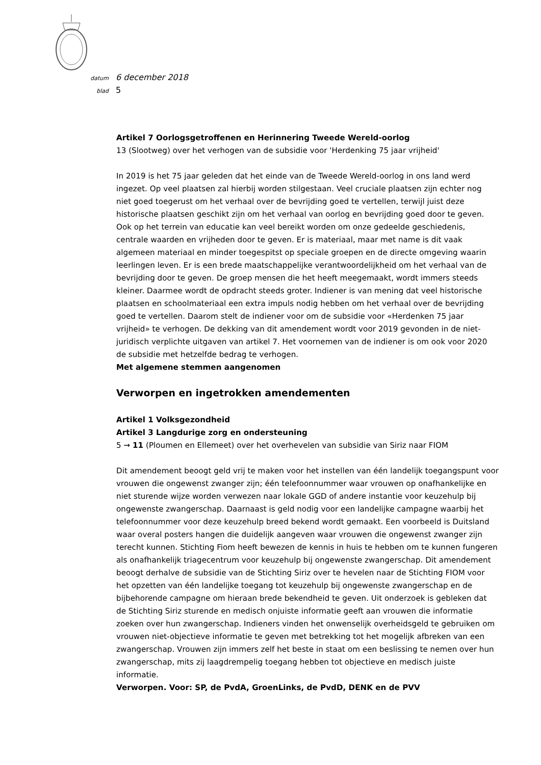datum 6 december 2018
blad 5
Artikel 7 Oorlogsgetroffenen en Herinnering Tweede Wereld-oorlog
13 (Slootweg) over het verhogen van de subsidie voor 'Herdenking 75 jaar vrijheid'
In 2019 is het 75 jaar geleden dat het einde van de Tweede Wereld-oorlog in ons land werd ingezet. Op veel plaatsen zal hierbij worden stilgestaan. Veel cruciale plaatsen zijn echter nog niet goed toegerust om het verhaal over de bevrijding goed te vertellen, terwijl juist deze historische plaatsen geschikt zijn om het verhaal van oorlog en bevrijding goed door te geven. Ook op het terrein van educatie kan veel bereikt worden om onze gedeelde geschiedenis, centrale waarden en vrijheden door te geven. Er is materiaal, maar met name is dit vaak algemeen materiaal en minder toegespitst op speciale groepen en de directe omgeving waarin leerlingen leven. Er is een brede maatschappelijke verantwoordelijkheid om het verhaal van de bevrijding door te geven. De groep mensen die het heeft meegemaakt, wordt immers steeds kleiner. Daarmee wordt de opdracht steeds groter. Indiener is van mening dat veel historische plaatsen en schoolmateriaal een extra impuls nodig hebben om het verhaal over de bevrijding goed te vertellen. Daarom stelt de indiener voor om de subsidie voor «Herdenken 75 jaar vrijheid» te verhogen. De dekking van dit amendement wordt voor 2019 gevonden in de niet-juridisch verplichte uitgaven van artikel 7. Het voornemen van de indiener is om ook voor 2020 de subsidie met hetzelfde bedrag te verhogen.
Met algemene stemmen aangenomen
Verworpen en ingetrokken amendementen
Artikel 1 Volksgezondheid
Artikel 3 Langdurige zorg en ondersteuning
5 → 11 (Ploumen en Ellemeet) over het overhevelen van subsidie van Siriz naar FIOM
Dit amendement beoogt geld vrij te maken voor het instellen van één landelijk toegangspunt voor vrouwen die ongewenst zwanger zijn; één telefoonnummer waar vrouwen op onafhankelijke en niet sturende wijze worden verwezen naar lokale GGD of andere instantie voor keuzehulp bij ongewenste zwangerschap. Daarnaast is geld nodig voor een landelijke campagne waarbij het telefoonnummer voor deze keuzehulp breed bekend wordt gemaakt. Een voorbeeld is Duitsland waar overal posters hangen die duidelijk aangeven waar vrouwen die ongewenst zwanger zijn terecht kunnen. Stichting Fiom heeft bewezen de kennis in huis te hebben om te kunnen fungeren als onafhankelijk triagecentrum voor keuzehulp bij ongewenste zwangerschap. Dit amendement beoogt derhalve de subsidie van de Stichting Siriz over te hevelen naar de Stichting FIOM voor het opzetten van één landelijke toegang tot keuzehulp bij ongewenste zwangerschap en de bijbehorende campagne om hieraan brede bekendheid te geven. Uit onderzoek is gebleken dat de Stichting Siriz sturende en medisch onjuiste informatie geeft aan vrouwen die informatie zoeken over hun zwangerschap. Indieners vinden het onwenselijk overheidsgeld te gebruiken om vrouwen niet-objectieve informatie te geven met betrekking tot het mogelijk afbreken van een zwangerschap. Vrouwen zijn immers zelf het beste in staat om een beslissing te nemen over hun zwangerschap, mits zij laagdrempelig toegang hebben tot objectieve en medisch juiste informatie.
Verworpen. Voor: SP, de PvdA, GroenLinks, de PvdD, DENK en de PVV